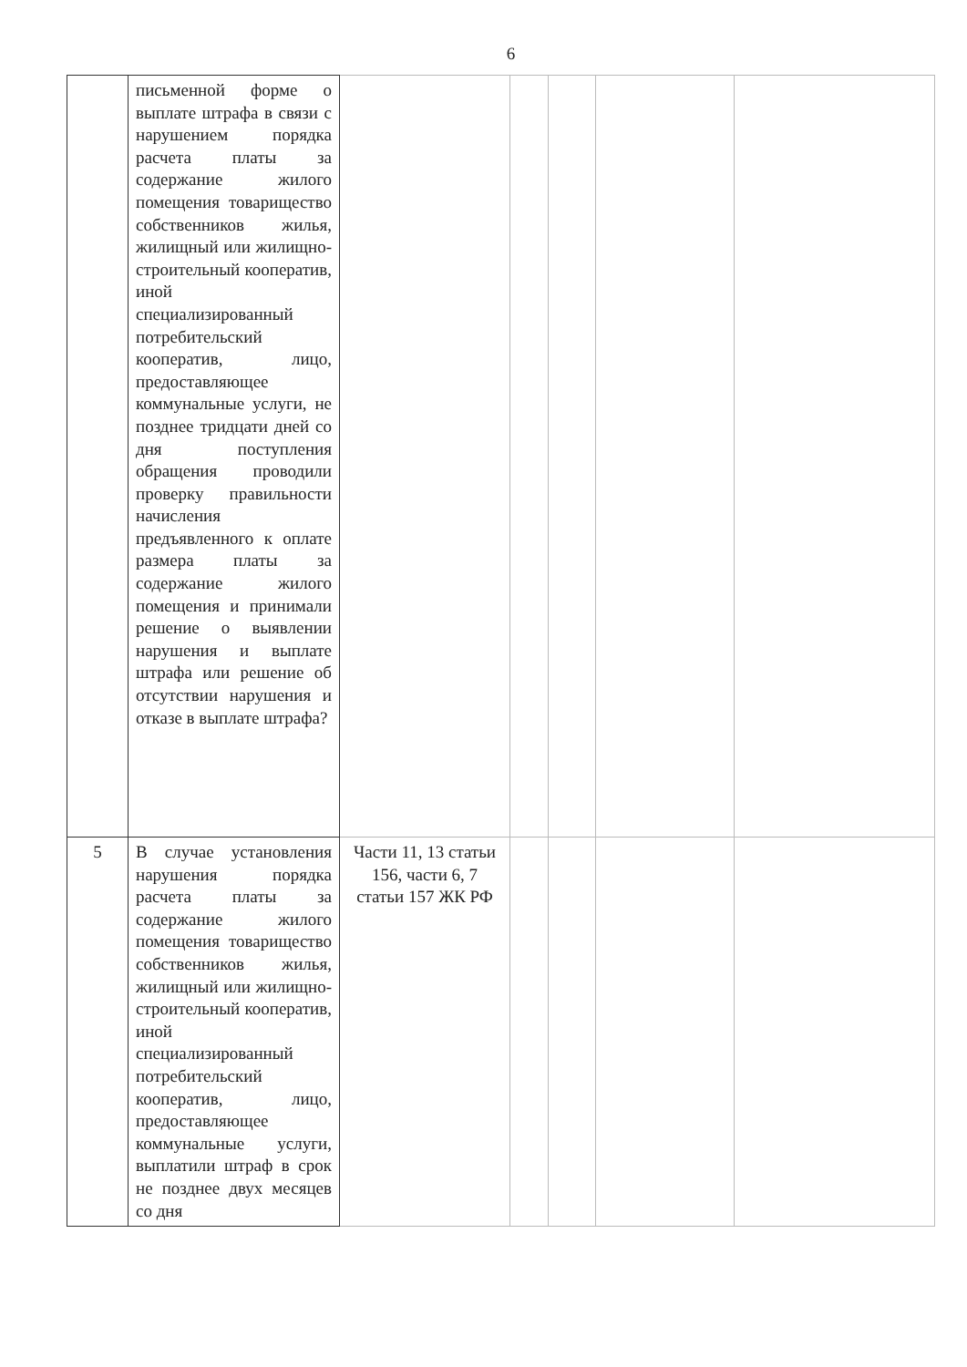6
| | письменной форме о выплате штрафа в связи с нарушением порядка расчета платы за содержание жилого помещения товарищество собственников жилья, жилищный или жилищно-строительный кооператив, иной специализированный потребительский кооператив, лицо, предоставляющее коммунальные услуги, не позднее тридцати дней со дня поступления обращения проводили проверку правильности начисления предъявленного к оплате размера платы за содержание жилого помещения и принимали решение о выявлении нарушения и выплате штрафа или решение об отсутствии нарушения и отказе в выплате штрафа? | | | | | |
| 5 | В случае установления нарушения порядка расчета платы за содержание жилого помещения товарищество собственников жилья, жилищный или жилищно-строительный кооператив, иной специализированный потребительский кооператив, лицо, предоставляющее коммунальные услуги, выплатили штраф в срок не позднее двух месяцев со дня | Части 11, 13 статьи 156, части 6, 7 статьи 157 ЖК РФ | | | | |